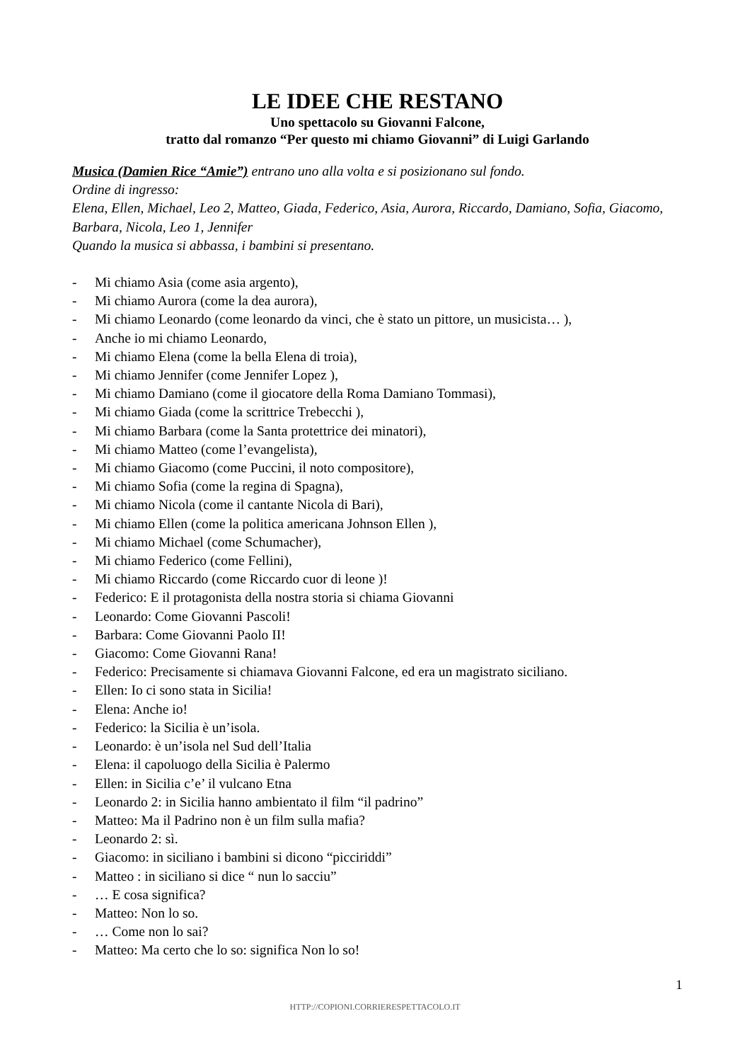LE IDEE CHE RESTANO
Uno spettacolo su Giovanni Falcone,
tratto dal romanzo “Per questo mi chiamo Giovanni” di Luigi Garlando
Musica (Damien Rice “Amie”) entrano uno alla volta e si posizionano sul fondo.
Ordine di ingresso:
Elena, Ellen, Michael, Leo 2, Matteo, Giada, Federico, Asia, Aurora, Riccardo, Damiano, Sofia, Giacomo, Barbara, Nicola, Leo 1, Jennifer
Quando la musica si abbassa, i bambini si presentano.
- Mi chiamo Asia (come asia argento),
- Mi chiamo Aurora (come la dea aurora),
- Mi chiamo Leonardo (come leonardo da vinci, che è stato un pittore, un musicista… ),
- Anche io mi chiamo Leonardo,
- Mi chiamo Elena (come la bella Elena di troia),
- Mi chiamo Jennifer (come Jennifer Lopez ),
- Mi chiamo Damiano (come il giocatore della Roma Damiano Tommasi),
- Mi chiamo Giada (come la scrittrice Trebecchi ),
- Mi chiamo Barbara (come la Santa protettrice dei minatori),
- Mi chiamo Matteo (come l’evangelista),
- Mi chiamo Giacomo (come Puccini, il noto compositore),
- Mi chiamo Sofia (come la regina di Spagna),
- Mi chiamo Nicola (come il cantante Nicola di Bari),
- Mi chiamo Ellen (come la politica americana Johnson Ellen ),
- Mi chiamo Michael (come Schumacher),
- Mi chiamo Federico (come Fellini),
- Mi chiamo Riccardo (come Riccardo cuor di leone )!
- Federico: E il protagonista della nostra storia si chiama Giovanni
- Leonardo: Come Giovanni Pascoli!
- Barbara: Come Giovanni Paolo II!
- Giacomo: Come Giovanni Rana!
- Federico: Precisamente si chiamava Giovanni Falcone, ed era un magistrato siciliano.
- Ellen: Io ci sono stata in Sicilia!
- Elena: Anche io!
- Federico: la Sicilia è un’isola.
- Leonardo: è un’isola nel Sud dell’Italia
- Elena: il capoluogo della Sicilia è Palermo
- Ellen: in Sicilia c’e’ il vulcano Etna
- Leonardo 2: in Sicilia hanno ambientato il film “il padrino”
- Matteo: Ma il Padrino non è un film sulla mafia?
- Leonardo 2: sì.
- Giacomo: in siciliano i bambini si dicono “picciriddi”
- Matteo : in siciliano si dice “ nun lo sacciu”
- … E cosa significa?
- Matteo: Non lo so.
- … Come non lo sai?
- Matteo: Ma certo che lo so: significa Non lo so!
1
HTTP://COPIONI.CORRIERESPETTACOLO.IT